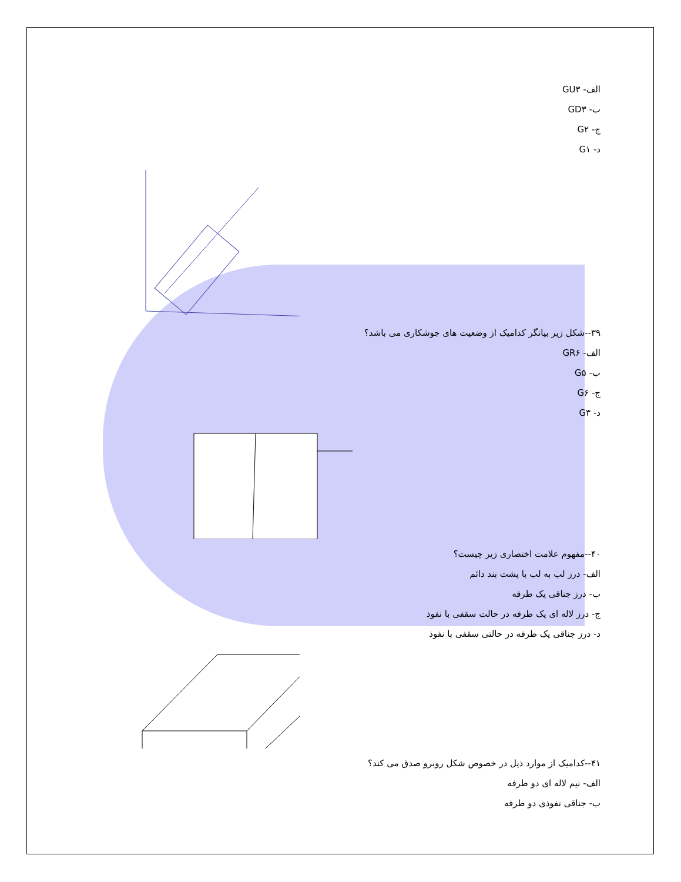الف- GU۳
ب- GD۳
ج- G۲
د- G۱
۳۹--شکل زیر بیانگر کدامیک از وضعیت های جوشکاری می باشد؟
الف- GR۶
ب- G۵
ج- G۶
د- G۳
۴۰--مفهوم علامت اختصاری زیر چیست؟
الف- درز لب به لب با پشت بند دائم
ب- درز جناقی یک طرفه
ج- درز لاله ای یک طرفه در حالت سقفی با نفوذ
د- درز جناقی یک طرفه در حالتی سقفی با نفوذ
۴۱--کدامیک از موارد ذیل در خصوص شکل روبرو صدق می کند؟
الف- نیم لاله ای دو طرفه
ب- جناقی نفوذی دو طرفه